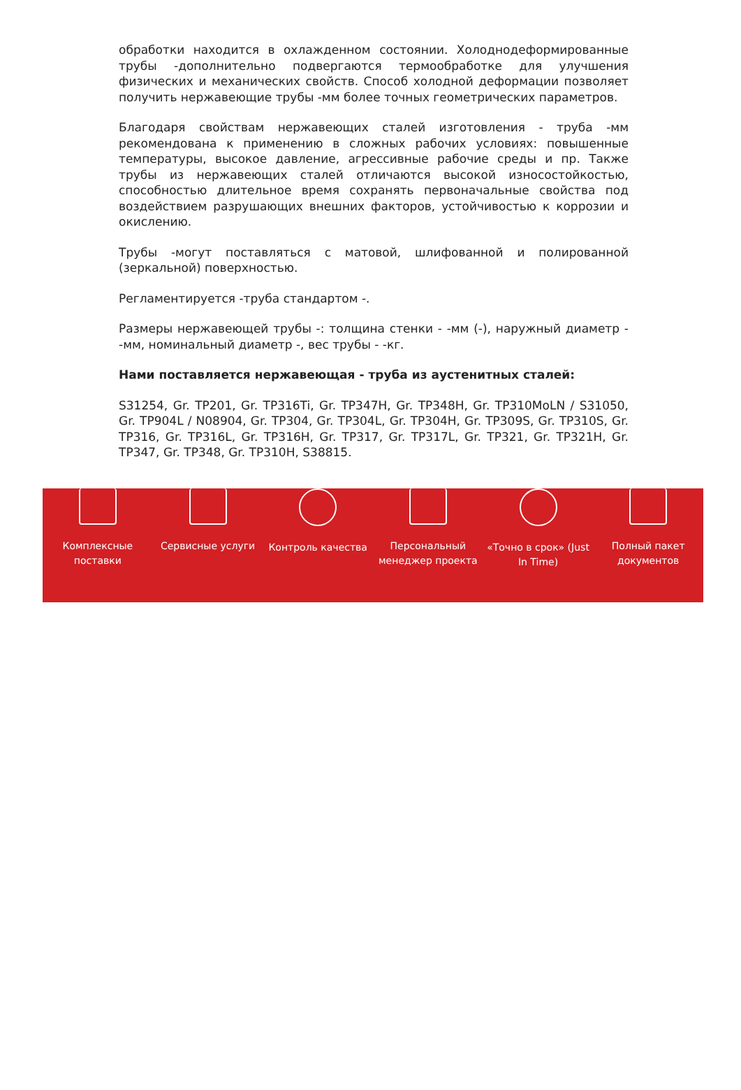обработки находится в охлажденном состоянии. Холоднодеформированные трубы -дополнительно подвергаются термообработке для улучшения физических и механических свойств. Способ холодной деформации позволяет получить нержавеющие трубы -мм более точных геометрических параметров.
Благодаря свойствам нержавеющих сталей изготовления - труба -мм рекомендована к применению в сложных рабочих условиях: повышенные температуры, высокое давление, агрессивные рабочие среды и пр. Также трубы из нержавеющих сталей отличаются высокой износостойкостью, способностью длительное время сохранять первоначальные свойства под воздействием разрушающих внешних факторов, устойчивостью к коррозии и окислению.
Трубы -могут поставляться с матовой, шлифованной и полированной (зеркальной) поверхностью.
Регламентируется -труба стандартом -.
Размеры нержавеющей трубы -: толщина стенки - -мм (-), наружный диаметр - -мм, номинальный диаметр -, вес трубы - -кг.
Нами поставляется нержавеющая - труба из аустенитных сталей:
S31254, Gr. TP201, Gr. TP316Ti, Gr. TP347H, Gr. TP348H, Gr. TP310MoLN / S31050, Gr. TP904L / N08904, Gr. TP304, Gr. TP304L, Gr. TP304H, Gr. TP309S, Gr. TP310S, Gr. TP316, Gr. TP316L, Gr. TP316H, Gr. TP317, Gr. TP317L, Gr. TP321, Gr. TP321H, Gr. TP347, Gr. TP348, Gr. TP310H, S38815.
Комплексные
поставки
Сервисные услуги Контроль качества Персональный
менеджер проекта
«Точно в срок» (Just
In Time)
Полный пакет
документов